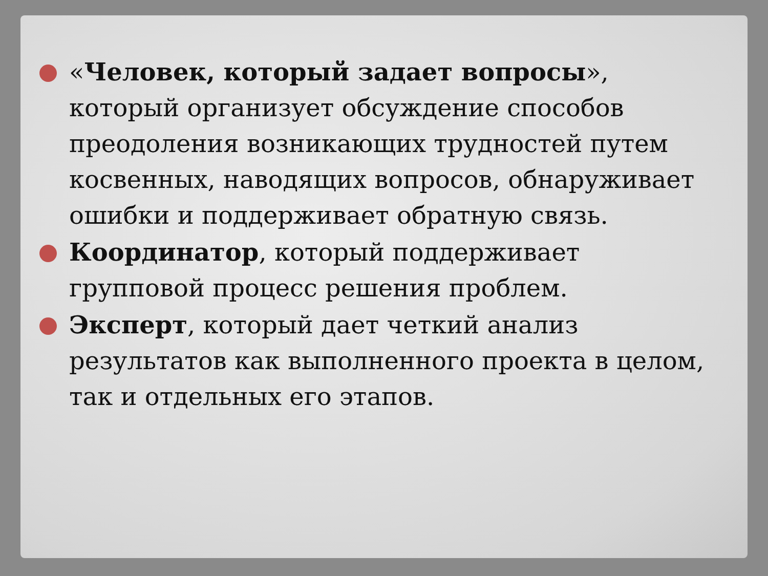«Человек, который задает вопросы», который организует обсуждение способов преодоления возникающих трудностей путем косвенных, наводящих вопросов, обнаруживает ошибки и поддерживает обратную связь.
Координатор, который поддерживает групповой процесс решения проблем.
Эксперт, который дает четкий анализ результатов как выполненного проекта в целом, так и отдельных его этапов.